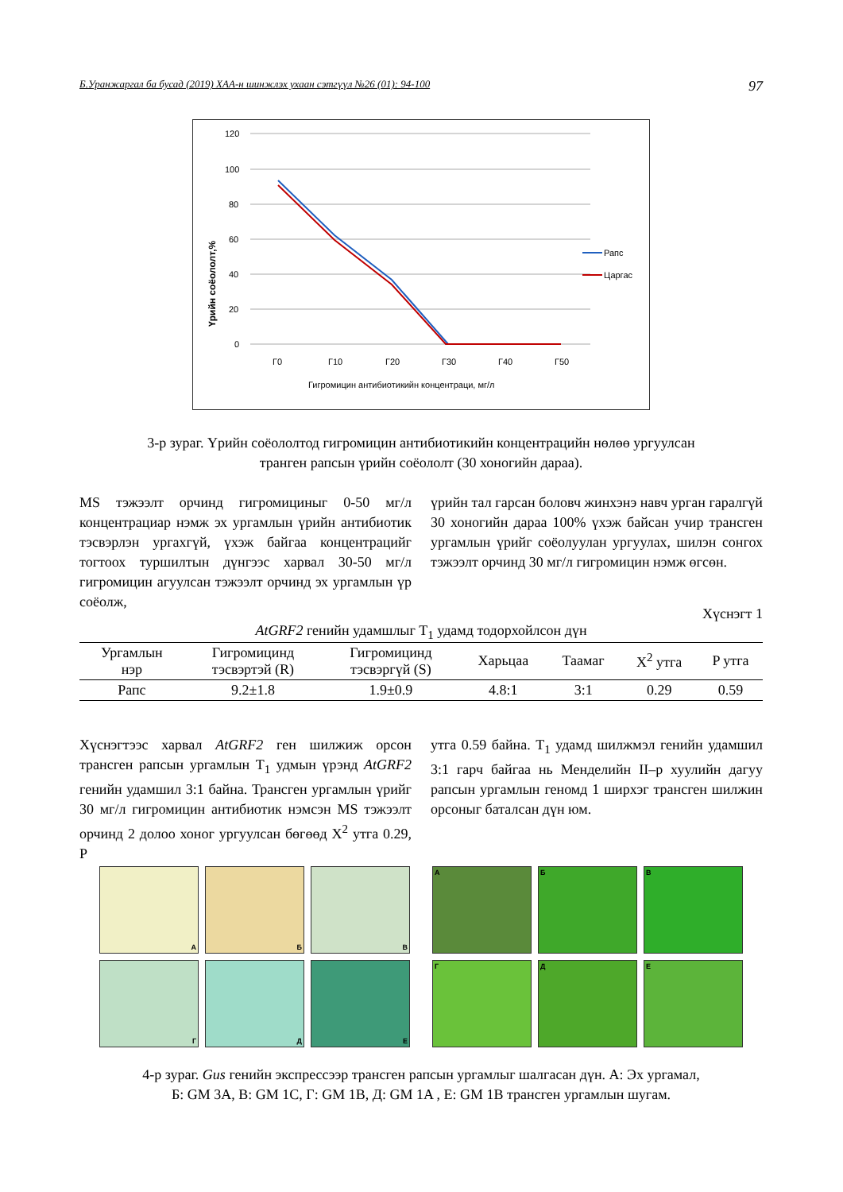Б.Уранжаргал ба бусад (2019) ХАА-н шинжлэх ухаан сэтгүүл №26 (01): 94-100 97
120
100
80
60
40
20
0
Г0
Г10
Г20
Г30
Г40
Г50
Гигромицин антибиотикийн концентраци, мг/л
Үрийн соёололт,%
Рапс
Царгас
3-р зураг. Үрийн соёололтод гигромицин антибиотикийн концентрацийн нөлөө ургуулсан
транген рапсын үрийн соёололт (30 хоногийн дараа).
MS тэжээлт орчинд гигромициныг 0-50 мг/л концентрациар нэмж эх ургамлын үрийн антибиотик тэсвэрлэн ургахгүй, үхэж байгаа концентрацийг тогтоох туршилтын дүнгээс харвал 30-50 мг/л гигромицин агуулсан тэжээлт орчинд эх ургамлын үр соёолж,
үрийн тал гарсан боловч жинхэнэ навч урган гаралгүй 30 хоногийн дараа 100% үхэж байсан учир трансген ургамлын үрийг соёолуулан ургуулах, шилэн сонгох тэжээлт орчинд 30 мг/л гигромицин нэмж өгсөн.
Хүснэгт 1
AtGRF2 генийн удамшлыг T<sub>1</sub> удамд тодорхойлсон дүн
| Ургамлын нэр | Гигромицинд тэсвэртэй (R) | Гигромицинд тэсвэргүй (S) | Харьцаа | Таамаг | X<sup>2</sup> утга | P утга |
| --- | --- | --- | --- | --- | --- | --- |
| Рапс | 9.2±1.8 | 1.9±0.9 | 4.8:1 | 3:1 | 0.29 | 0.59 |
Хүснэгтээс харвал AtGRF2 ген шилжиж орсон трансген рапсын ургамлын T<sub>1</sub> удмын үрэнд AtGRF2 генийн удамшил 3:1 байна. Трансген ургамлын үрийг 30 мг/л гигромицин антибиотик нэмсэн MS тэжээлт орчинд 2 долоо хоног ургуулсан бөгөөд X<sup>2</sup> утга 0.29, P
утга 0.59 байна. T<sub>1</sub> удамд шилжмэл генийн удамшил 3:1 гарч байгаа нь Менделийн II–р хуулийн дагуу рапсын ургамлын геномд 1 ширхэг трансген шилжин орсоныг баталсан дүн юм.
А
Б
В
Г
Д
Е
А
Б
В
Г
Д
Е
4-р зураг. Gus генийн экспрессээр трансген рапсын ургамлыг шалгасан дүн. А: Эх ургамал,
Б: GM 3A, В: GM 1C, Г: GM 1B, Д: GM 1A , Е: GM 1B трансген ургамлын шугам.